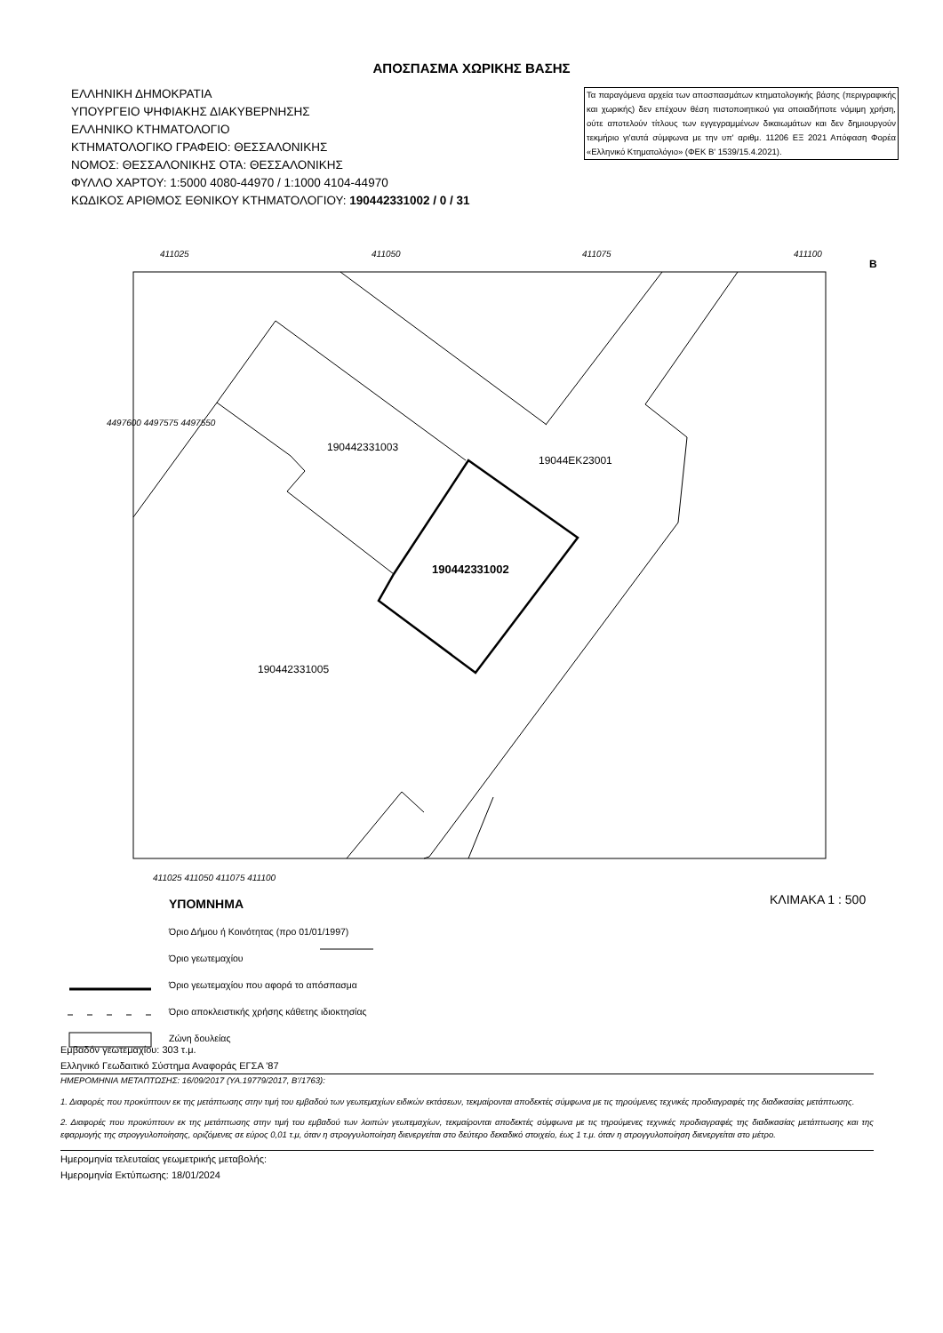ΑΠΟΣΠΑΣΜΑ ΧΩΡΙΚΗΣ ΒΑΣΗΣ
ΕΛΛΗΝΙΚΗ ΔΗΜΟΚΡΑΤΙΑ
ΥΠΟΥΡΓΕΙΟ ΨΗΦΙΑΚΗΣ ΔΙΑΚΥΒΕΡΝΗΣΗΣ
ΕΛΛΗΝΙΚΟ ΚΤΗΜΑΤΟΛΟΓΙΟ
ΚΤΗΜΑΤΟΛΟΓΙΚΟ ΓΡΑΦΕΙΟ: ΘΕΣΣΑΛΟΝΙΚΗΣ
ΝΟΜΟΣ: ΘΕΣΣΑΛΟΝΙΚΗΣ ΟΤΑ: ΘΕΣΣΑΛΟΝΙΚΗΣ
ΦΥΛΛΟ ΧΑΡΤΟΥ: 1:5000 4080-44970 / 1:1000 4104-44970
ΚΩΔΙΚΟΣ ΑΡΙΘΜΟΣ ΕΘΝΙΚΟΥ ΚΤΗΜΑΤΟΛΟΓΙΟΥ: 190442331002 / 0 / 31
Τα παραγόμενα αρχεία των αποσπασμάτων κτηματολογικής βάσης (περιγραφικής και χωρικής) δεν επέχουν θέση πιστοποιητικού για οποιαδήποτε νόμιμη χρήση, ούτε αποτελούν τίτλους των εγγεγραμμένων δικαιωμάτων και δεν δημιουργούν τεκμήριο γι'αυτά σύμφωνα με την υπ' αριθμ. 11206 ΕΞ 2021 Απόφαση Φορέα «Ελληνικό Κτηματολόγιο» (ΦΕΚ Β' 1539/15.4.2021).
411025 411050 411075 411100
190442331003
19044ΕΚ23001
190442331002
190442331005
411025 411050 411075 411100
4497600 4497575 4497550
Β
ΥΠΟΜΝΗΜΑ
Όριο Δήμου ή Κοινότητας (προ 01/01/1997)
Όριο γεωτεμαχίου
Όριο γεωτεμαχίου που αφορά το απόσπασμα
Όριο αποκλειστικής χρήσης κάθετης ιδιοκτησίας
Ζώνη δουλείας
ΚΛΙΜΑΚΑ 1 : 500
Εμβαδόν γεωτεμαχίου: 303 τ.μ.
Ελληνικό Γεωδαιτικό Σύστημα Αναφοράς ΕΓΣΑ '87
ΗΜΕΡΟΜΗΝΙΑ ΜΕΤΑΠΤΩΣΗΣ: 16/09/2017 (ΥΑ.19779/2017, Β'/1763):
1. Διαφορές που προκύπτουν εκ της μετάπτωσης στην τιμή του εμβαδού των γεωτεμαχίων ειδικών εκτάσεων, τεκμαίρονται αποδεκτές σύμφωνα με τις τηρούμενες τεχνικές προδιαγραφές της διαδικασίας μετάπτωσης.
2. Διαφορές που προκύπτουν εκ της μετάπτωσης στην τιμή του εμβαδού των λοιπών γεωτεμαχίων, τεκμαίρονται αποδεκτές σύμφωνα με τις τηρούμενες τεχνικές προδιαγραφές της διαδικασίας μετάπτωσης και της εφαρμογής της στρογγυλοποίησης, οριζόμενες σε εύρος 0,01 τ.μ, όταν η στρογγυλοποίηση διενεργείται στο δεύτερο δεκαδικό στοιχείο, έως 1 τ.μ. όταν η στρογγυλοποίηση διενεργείται στο μέτρο.
Ημερομηνία τελευταίας γεωμετρικής μεταβολής:
Ημερομηνία Εκτύπωσης: 18/01/2024